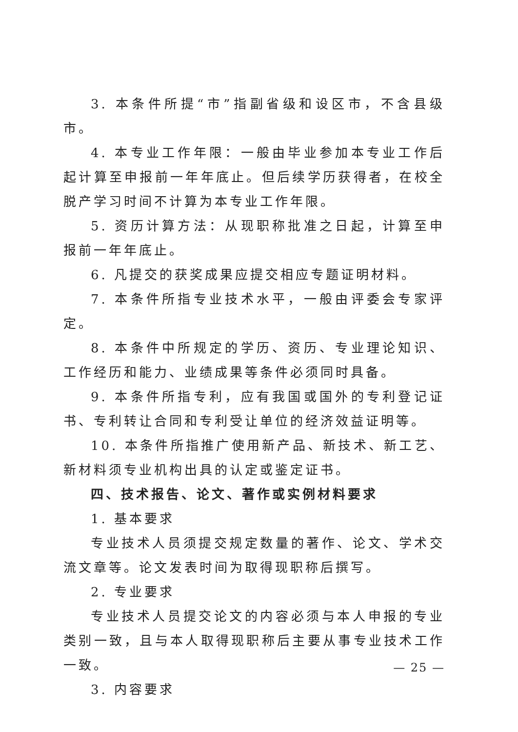3. 本条件所提“市”指副省级和设区市，不含县级市。
4. 本专业工作年限：一般由毕业参加本专业工作后起计算至申报前一年年底止。但后续学历获得者，在校全脱产学习时间不计算为本专业工作年限。
5. 资历计算方法：从现职称批准之日起，计算至申报前一年年底止。
6. 凡提交的获奖成果应提交相应专题证明材料。
7. 本条件所指专业技术水平，一般由评委会专家评定。
8. 本条件中所规定的学历、资历、专业理论知识、工作经历和能力、业绩成果等条件必须同时具备。
9. 本条件所指专利，应有我国或国外的专利登记证书、专利转让合同和专利受让单位的经济效益证明等。
10. 本条件所指推广使用新产品、新技术、新工艺、新材料须专业机构出具的认定或鉴定证书。
四、技术报告、论文、著作或实例材料要求
1. 基本要求
专业技术人员须提交规定数量的著作、论文、学术交流文章等。论文发表时间为取得现职称后撰写。
2. 专业要求
专业技术人员提交论文的内容必须与本人申报的专业类别一致，且与本人取得现职称后主要从事专业技术工作一致。
3. 内容要求
— 25 —